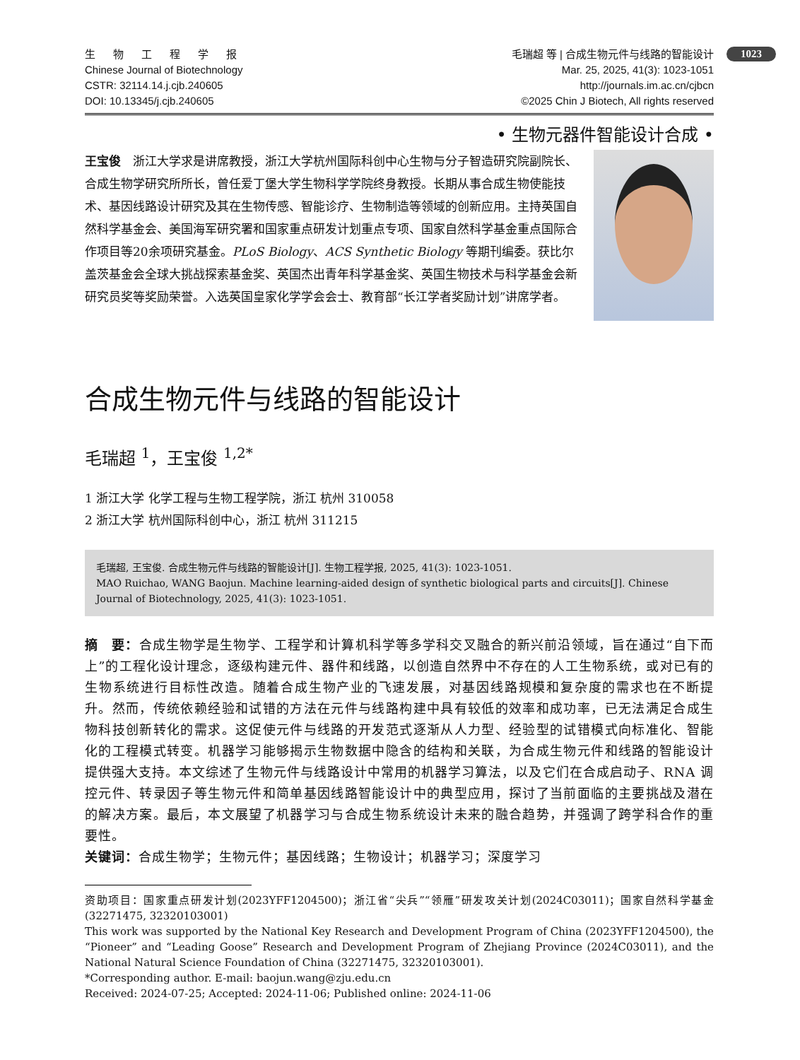1023
生 物 工 程 学 报
Chinese Journal of Biotechnology
CSTR: 32114.14.j.cjb.240605
DOI: 10.13345/j.cjb.240605
毛瑞超 等 | 合成生物元件与线路的智能设计
Mar. 25, 2025, 41(3): 1023-1051
http://journals.im.ac.cn/cjbcn
©2025 Chin J Biotech, All rights reserved
• 生物元器件智能设计合成 •
王宝俊　浙江大学求是讲席教授，浙江大学杭州国际科创中心生物与分子智造研究院副院长、合成生物学研究所所长，曾任爱丁堡大学生物科学学院终身教授。长期从事合成生物使能技术、基因线路设计研究及其在生物传感、智能诊疗、生物制造等领域的创新应用。主持英国自然科学基金会、美国海军研究署和国家重点研发计划重点专项、国家自然科学基金重点国际合作项目等20余项研究基金。PLoS Biology、ACS Synthetic Biology 等期刊编委。获比尔盖茨基金会全球大挑战探索基金奖、英国杰出青年科学基金奖、英国生物技术与科学基金会新研究员奖等奖励荣誉。入选英国皇家化学学会会士、教育部“长江学者奖励计划”讲席学者。
合成生物元件与线路的智能设计
毛瑞超 <sup>1</sup>，王宝俊 <sup>1,2*</sup>
1 浙江大学 化学工程与生物工程学院，浙江 杭州 310058
2 浙江大学 杭州国际科创中心，浙江 杭州 311215
毛瑞超, 王宝俊. 合成生物元件与线路的智能设计[J]. 生物工程学报, 2025, 41(3): 1023-1051.
MAO Ruichao, WANG Baojun. Machine learning-aided design of synthetic biological parts and circuits[J]. Chinese Journal of Biotechnology, 2025, 41(3): 1023-1051.
摘　要：合成生物学是生物学、工程学和计算机科学等多学科交叉融合的新兴前沿领域，旨在通过“自下而上”的工程化设计理念，逐级构建元件、器件和线路，以创造自然界中不存在的人工生物系统，或对已有的生物系统进行目标性改造。随着合成生物产业的飞速发展，对基因线路规模和复杂度的需求也在不断提升。然而，传统依赖经验和试错的方法在元件与线路构建中具有较低的效率和成功率，已无法满足合成生物科技创新转化的需求。这促使元件与线路的开发范式逐渐从人力型、经验型的试错模式向标准化、智能化的工程模式转变。机器学习能够揭示生物数据中隐含的结构和关联，为合成生物元件和线路的智能设计提供强大支持。本文综述了生物元件与线路设计中常用的机器学习算法，以及它们在合成启动子、RNA 调控元件、转录因子等生物元件和简单基因线路智能设计中的典型应用，探讨了当前面临的主要挑战及潜在的解决方案。最后，本文展望了机器学习与合成生物系统设计未来的融合趋势，并强调了跨学科合作的重要性。
关键词：合成生物学；生物元件；基因线路；生物设计；机器学习；深度学习
资助项目：国家重点研发计划(2023YFF1204500)；浙江省“尖兵”“领雁”研发攻关计划(2024C03011)；国家自然科学基金(32271475, 32320103001)
This work was supported by the National Key Research and Development Program of China (2023YFF1204500), the “Pioneer” and “Leading Goose” Research and Development Program of Zhejiang Province (2024C03011), and the National Natural Science Foundation of China (32271475, 32320103001).
*Corresponding author. E-mail: baojun.wang@zju.edu.cn
Received: 2024-07-25; Accepted: 2024-11-06; Published online: 2024-11-06